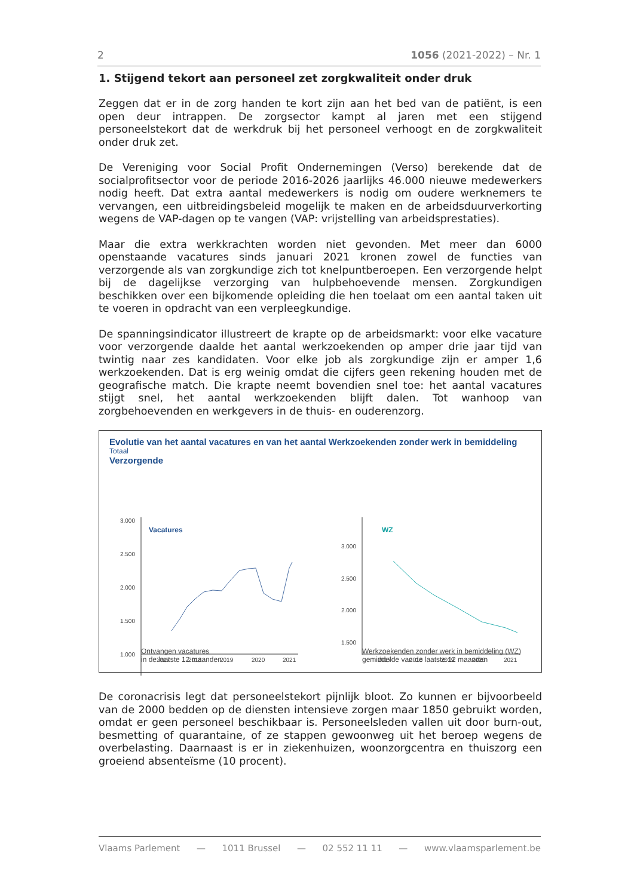2 1056 (2021-2022) – Nr. 1
1. Stijgend tekort aan personeel zet zorgkwaliteit onder druk
Zeggen dat er in de zorg handen te kort zijn aan het bed van de patiënt, is een open deur intrappen. De zorgsector kampt al jaren met een stijgend personeelstekort dat de werkdruk bij het personeel verhoogt en de zorgkwaliteit onder druk zet.
De Vereniging voor Social Profit Ondernemingen (Verso) berekende dat de socialprofitsector voor de periode 2016-2026 jaarlijks 46.000 nieuwe medewerkers nodig heeft. Dat extra aantal medewerkers is nodig om oudere werknemers te vervangen, een uitbreidingsbeleid mogelijk te maken en de arbeidsduurverkorting wegens de VAP-dagen op te vangen (VAP: vrijstelling van arbeidsprestaties).
Maar die extra werkkrachten worden niet gevonden. Met meer dan 6000 openstaande vacatures sinds januari 2021 kronen zowel de functies van verzorgende als van zorgkundige zich tot knelpuntberoepen. Een verzorgende helpt bij de dagelijkse verzorging van hulpbehoevende mensen. Zorgkundigen beschikken over een bijkomende opleiding die hen toelaat om een aantal taken uit te voeren in opdracht van een verpleegkundige.
De spanningsindicator illustreert de krapte op de arbeidsmarkt: voor elke vacature voor verzorgende daalde het aantal werkzoekenden op amper drie jaar tijd van twintig naar zes kandidaten. Voor elke job als zorgkundige zijn er amper 1,6 werkzoekenden. Dat is erg weinig omdat die cijfers geen rekening houden met de geografische match. Die krapte neemt bovendien snel toe: het aantal vacatures stijgt snel, het aantal werkzoekenden blijft dalen. Tot wanhoop van zorgbehoevenden en werkgevers in de thuis- en ouderenzorg.
Evolutie van het aantal vacatures en van het aantal Werkzoekenden zonder werk in bemiddeling
Totaal
Verzorgende
3.000
2.500
2.000
1.500
1.000
2017
2018
2019
2020
2021
Vacatures
3.000
2.500
2.000
1.500
2017
2018
2019
2020
2021
WZ
Ontvangen vacatures
in de laatste 12 maanden
Werkzoekenden zonder werk in bemiddeling (WZ)
gemiddelde van de laatste 12 maanden
De coronacrisis legt dat personeelstekort pijnlijk bloot. Zo kunnen er bijvoorbeeld van de 2000 bedden op de diensten intensieve zorgen maar 1850 gebruikt worden, omdat er geen personeel beschikbaar is. Personeelsleden vallen uit door burn-out, besmetting of quarantaine, of ze stappen gewoonweg uit het beroep wegens de overbelasting. Daarnaast is er in ziekenhuizen, woonzorgcentra en thuiszorg een groeiend absenteïsme (10 procent).
Vlaams Parlement — 1011 Brussel — 02 552 11 11 — www.vlaamsparlement.be